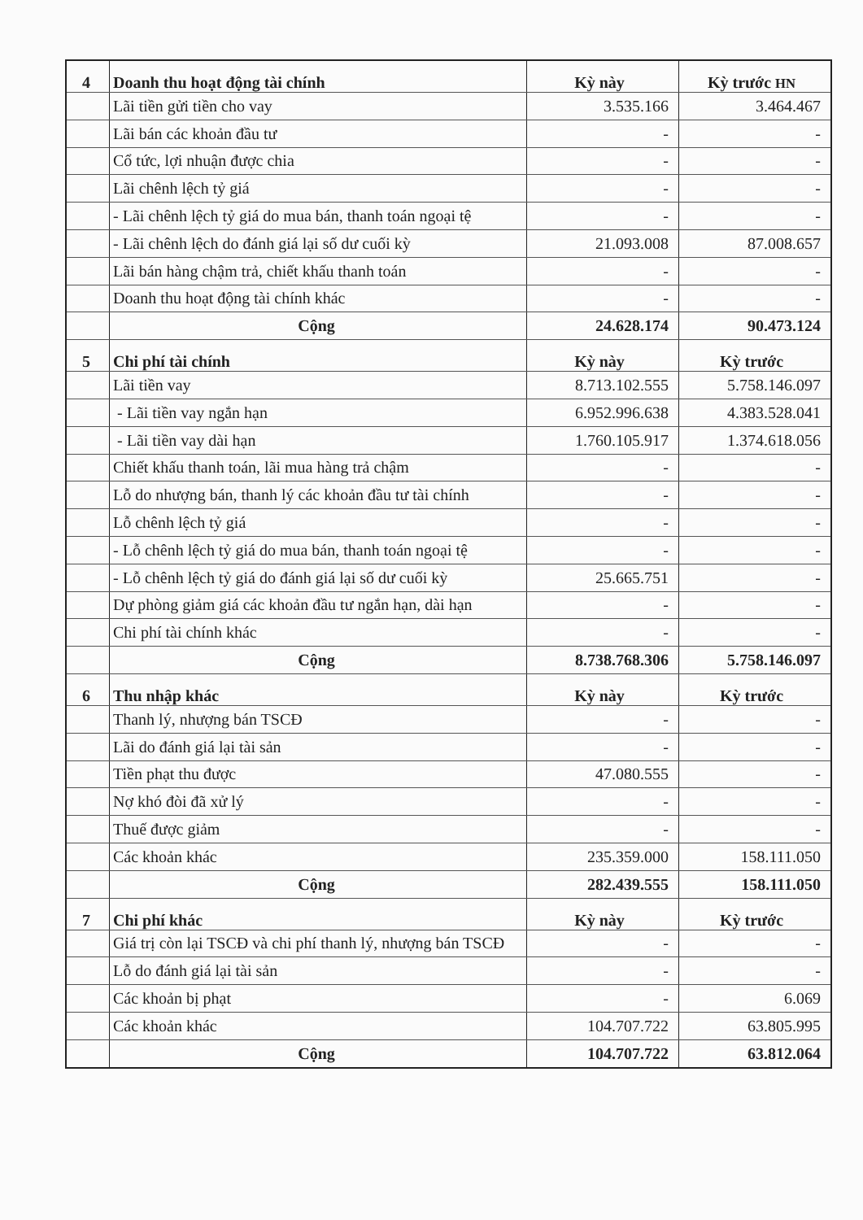| 4 | Doanh thu hoạt động tài chính | Kỳ này | Kỳ trước HN |
| | Lãi tiền gửi tiền cho vay | 3.535.166 | 3.464.467 |
| | Lãi bán các khoản đầu tư | - | - |
| | Cổ tức, lợi nhuận được chia | - | - |
| | Lãi chênh lệch tỷ giá | - | - |
| | - Lãi chênh lệch tỷ giá do mua bán, thanh toán ngoại tệ | - | - |
| | - Lãi chênh lệch do đánh giá lại số dư cuối kỳ | 21.093.008 | 87.008.657 |
| | Lãi bán hàng chậm trả, chiết khấu thanh toán | - | - |
| | Doanh thu hoạt động tài chính khác | - | - |
| | Cộng | 24.628.174 | 90.473.124 |
| 5 | Chi phí tài chính | Kỳ này | Kỳ trước |
| | Lãi tiền vay | 8.713.102.555 | 5.758.146.097 |
| | - Lãi tiền vay ngắn hạn | 6.952.996.638 | 4.383.528.041 |
| | - Lãi tiền vay dài hạn | 1.760.105.917 | 1.374.618.056 |
| | Chiết khấu thanh toán, lãi mua hàng trả chậm | - | - |
| | Lỗ do nhượng bán, thanh lý các khoản đầu tư tài chính | - | - |
| | Lỗ chênh lệch tỷ giá | - | - |
| | - Lỗ chênh lệch tỷ giá do mua bán, thanh toán ngoại tệ | - | - |
| | - Lỗ chênh lệch tỷ giá do đánh giá lại số dư cuối kỳ | 25.665.751 | - |
| | Dự phòng giảm giá các khoản đầu tư ngắn hạn, dài hạn | - | - |
| | Chi phí tài chính khác | - | - |
| | Cộng | 8.738.768.306 | 5.758.146.097 |
| 6 | Thu nhập khác | Kỳ này | Kỳ trước |
| | Thanh lý, nhượng bán TSCĐ | - | - |
| | Lãi do đánh giá lại tài sản | - | - |
| | Tiền phạt thu được | 47.080.555 | - |
| | Nợ khó đòi đã xử lý | - | - |
| | Thuế được giảm | - | - |
| | Các khoản khác | 235.359.000 | 158.111.050 |
| | Cộng | 282.439.555 | 158.111.050 |
| 7 | Chi phí khác | Kỳ này | Kỳ trước |
| | Giá trị còn lại TSCĐ và chi phí thanh lý, nhượng bán TSCĐ | - | - |
| | Lỗ do đánh giá lại tài sản | - | - |
| | Các khoản bị phạt | - | 6.069 |
| | Các khoản khác | 104.707.722 | 63.805.995 |
| | Cộng | 104.707.722 | 63.812.064 |